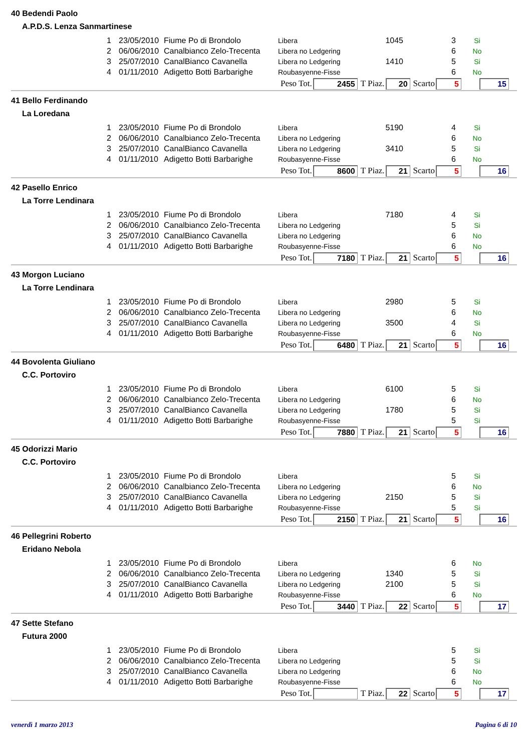40 Bedendi Paolo
A.P.D.S. Lenza Sanmartinese
| 1 | 23/05/2010 | Fiume Po di Brondolo | Libera | 1045 | 3 | Si |
| 2 | 06/06/2010 | Canalbianco Zelo-Trecenta | Libera no Ledgering | | 6 | No |
| 3 | 25/07/2010 | CanalBianco Cavanella | Libera no Ledgering | 1410 | 5 | Si |
| 4 | 01/11/2010 | Adigetto Botti Barbarighe | Roubasyenne-Fisse | | 6 | No |
Peso Tot. 2455 T Piaz. 20 Scarto 5 15
41 Bello Ferdinando
La Loredana
| 1 | 23/05/2010 | Fiume Po di Brondolo | Libera | 5190 | 4 | Si |
| 2 | 06/06/2010 | Canalbianco Zelo-Trecenta | Libera no Ledgering | | 6 | No |
| 3 | 25/07/2010 | CanalBianco Cavanella | Libera no Ledgering | 3410 | 5 | Si |
| 4 | 01/11/2010 | Adigetto Botti Barbarighe | Roubasyenne-Fisse | | 6 | No |
Peso Tot. 8600 T Piaz. 21 Scarto 5 16
42 Pasello Enrico
La Torre Lendinara
| 1 | 23/05/2010 | Fiume Po di Brondolo | Libera | 7180 | 4 | Si |
| 2 | 06/06/2010 | Canalbianco Zelo-Trecenta | Libera no Ledgering | | 5 | Si |
| 3 | 25/07/2010 | CanalBianco Cavanella | Libera no Ledgering | | 6 | No |
| 4 | 01/11/2010 | Adigetto Botti Barbarighe | Roubasyenne-Fisse | | 6 | No |
Peso Tot. 7180 T Piaz. 21 Scarto 5 16
43 Morgon Luciano
La Torre Lendinara
| 1 | 23/05/2010 | Fiume Po di Brondolo | Libera | 2980 | 5 | Si |
| 2 | 06/06/2010 | Canalbianco Zelo-Trecenta | Libera no Ledgering | | 6 | No |
| 3 | 25/07/2010 | CanalBianco Cavanella | Libera no Ledgering | 3500 | 4 | Si |
| 4 | 01/11/2010 | Adigetto Botti Barbarighe | Roubasyenne-Fisse | | 6 | No |
Peso Tot. 6480 T Piaz. 21 Scarto 5 16
44 Bovolenta Giuliano
C.C. Portoviro
| 1 | 23/05/2010 | Fiume Po di Brondolo | Libera | 6100 | 5 | Si |
| 2 | 06/06/2010 | Canalbianco Zelo-Trecenta | Libera no Ledgering | | 6 | No |
| 3 | 25/07/2010 | CanalBianco Cavanella | Libera no Ledgering | 1780 | 5 | Si |
| 4 | 01/11/2010 | Adigetto Botti Barbarighe | Roubasyenne-Fisse | | 5 | Si |
Peso Tot. 7880 T Piaz. 21 Scarto 5 16
45 Odorizzi Mario
C.C. Portoviro
| 1 | 23/05/2010 | Fiume Po di Brondolo | Libera | | 5 | Si |
| 2 | 06/06/2010 | Canalbianco Zelo-Trecenta | Libera no Ledgering | | 6 | No |
| 3 | 25/07/2010 | CanalBianco Cavanella | Libera no Ledgering | 2150 | 5 | Si |
| 4 | 01/11/2010 | Adigetto Botti Barbarighe | Roubasyenne-Fisse | | 5 | Si |
Peso Tot. 2150 T Piaz. 21 Scarto 5 16
46 Pellegrini Roberto
Eridano Nebola
| 1 | 23/05/2010 | Fiume Po di Brondolo | Libera | | 6 | No |
| 2 | 06/06/2010 | Canalbianco Zelo-Trecenta | Libera no Ledgering | 1340 | 5 | Si |
| 3 | 25/07/2010 | CanalBianco Cavanella | Libera no Ledgering | 2100 | 5 | Si |
| 4 | 01/11/2010 | Adigetto Botti Barbarighe | Roubasyenne-Fisse | | 6 | No |
Peso Tot. 3440 T Piaz. 22 Scarto 5 17
47 Sette Stefano
Futura 2000
| 1 | 23/05/2010 | Fiume Po di Brondolo | Libera | | 5 | Si |
| 2 | 06/06/2010 | Canalbianco Zelo-Trecenta | Libera no Ledgering | | 5 | Si |
| 3 | 25/07/2010 | CanalBianco Cavanella | Libera no Ledgering | | 6 | No |
| 4 | 01/11/2010 | Adigetto Botti Barbarighe | Roubasyenne-Fisse | | 6 | No |
Peso Tot. T Piaz. 22 Scarto 5 17
venerdì 1 marzo 2013 Pagina 6 di 10